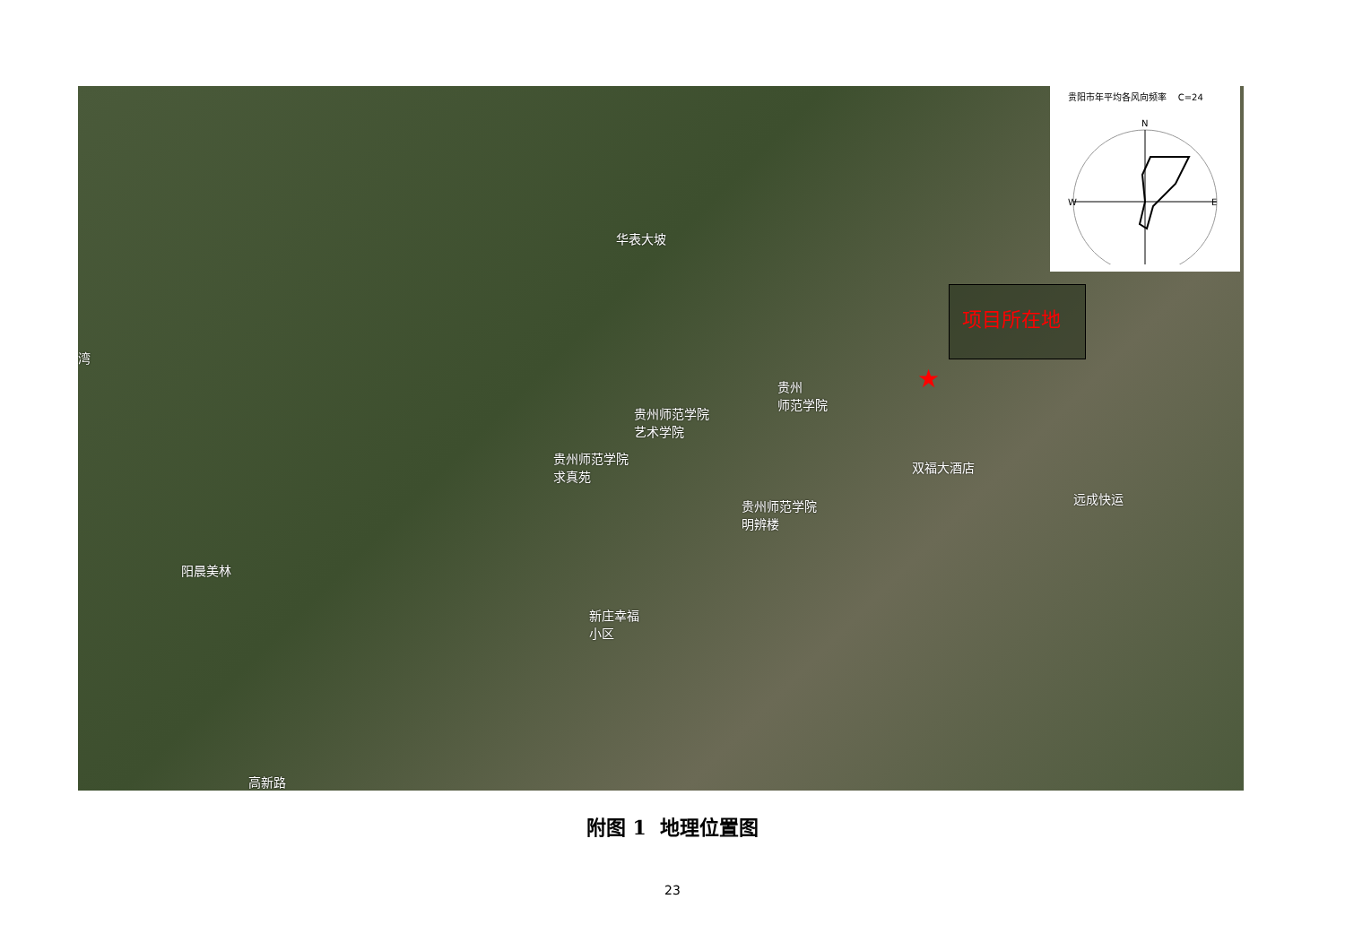贵阳市年平均各风向频率 C=24
N
E
W
华表大坡
贵州
师范学院
贵州师范学院
艺术学院
贵州师范学院
求真苑
双福大酒店
远成快运
贵州师范学院
明辨楼
阳晨美林
新庄幸福
小区
高新路
湾
项目所在地
★
附图 1 地理位置图
23